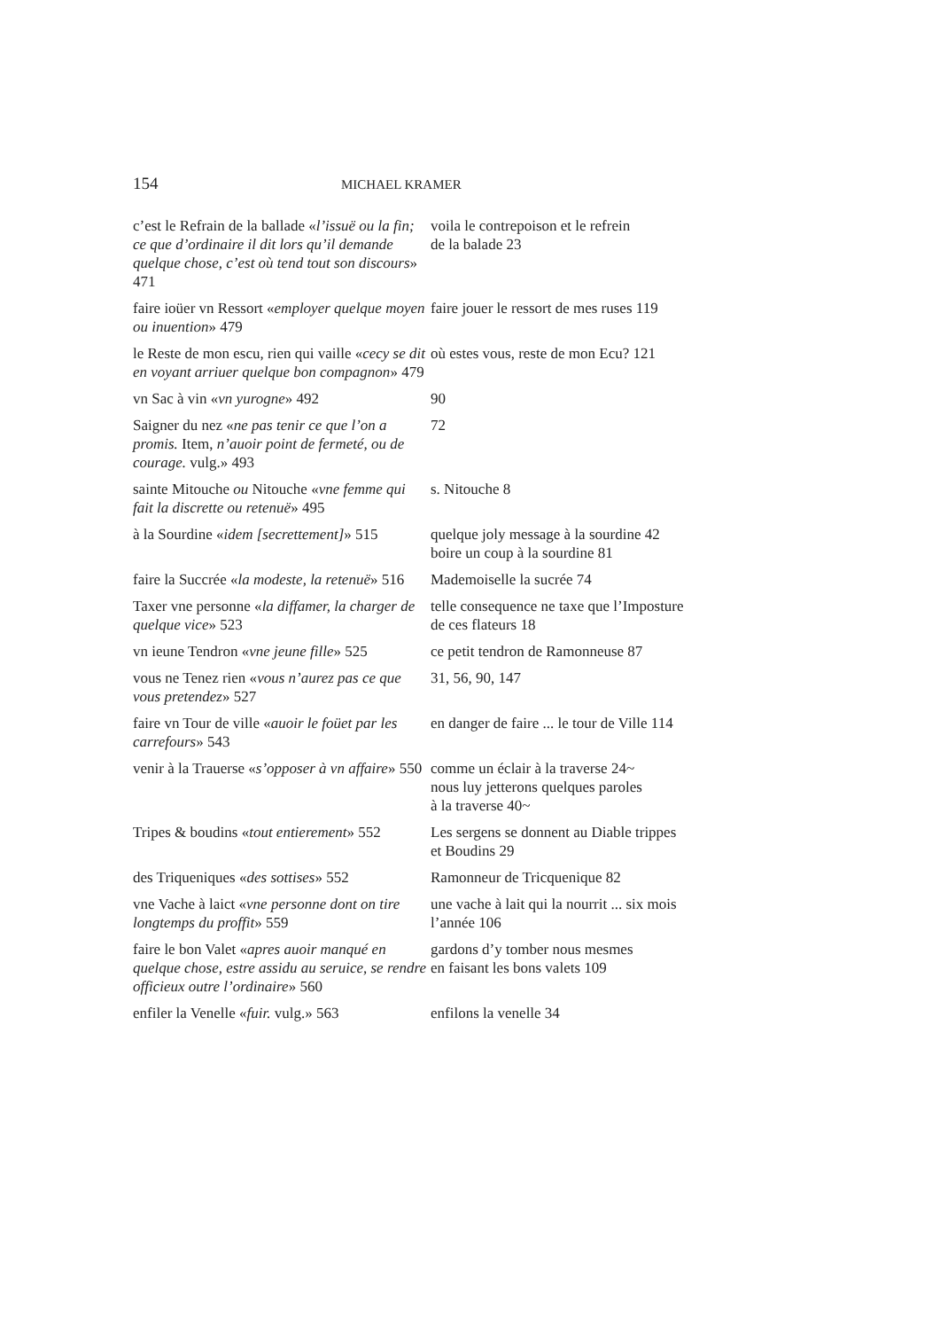154 MICHAEL KRAMER
| c’est le Refrain de la ballade « l’issuë ou la fin; ce que d’ordinaire il dit lors qu’il demande quelque chose, c’est où tend tout son discours » 471 | voila le contrepoison et le refrein de la balade 23 |
| faire ioüer vn Ressort « employer quelque moyen ou inuention » 479 | faire jouer le ressort de mes ruses 119 |
| le Reste de mon escu, rien qui vaille « cecy se dit en voyant arriuer quelque bon compagnon » 479 | où estes vous, reste de mon Ecu? 121 |
| vn Sac à vin « vn yurogne » 492 | 90 |
| Saigner du nez « ne pas tenir ce que l’on a promis. Item, n’auoir point de fermeté, ou de courage. vulg.» 493 | 72 |
| sainte Mitouche ou Nitouche « vne femme qui fait la discrette ou retenuë » 495 | s. Nitouche 8 |
| à la Sourdine « idem [secrettement] » 515 | quelque joly message à la sourdine 42 boire un coup à la sourdine 81 |
| faire la Succrée « la modeste, la retenuë » 516 | Mademoiselle la sucrée 74 |
| Taxer vne personne « la diffamer, la charger de quelque vice » 523 | telle consequence ne taxe que l’Imposture de ces flateurs 18 |
| vn ieune Tendron « vne jeune fille » 525 | ce petit tendron de Ramonneuse 87 |
| vous ne Tenez rien « vous n’aurez pas ce que vous pretendez » 527 | 31, 56, 90, 147 |
| faire vn Tour de ville « auoir le foüet par les carrefours » 543 | en danger de faire ... le tour de Ville 114 |
| venir à la Trauerse « s’opposer à vn affaire » 550 | comme un éclair à la traverse 24~ nous luy jetterons quelques paroles à la traverse 40~ |
| Tripes & boudins « tout entierement » 552 | Les sergens se donnent au Diable trippes et Boudins 29 |
| des Triqueniques « des sottises » 552 | Ramonneur de Tricquenique 82 |
| vne Vache à laict « vne personne dont on tire longtemps du proffit » 559 | une vache à lait qui la nourrit ... six mois l’année 106 |
| faire le bon Valet « apres auoir manqué en quelque chose, estre assidu au seruice, se rendre officieux outre l’ordinaire » 560 | gardons d’y tomber nous mesmes en faisant les bons valets 109 |
| enfiler la Venelle « fuir. vulg.» 563 | enfilons la venelle 34 |